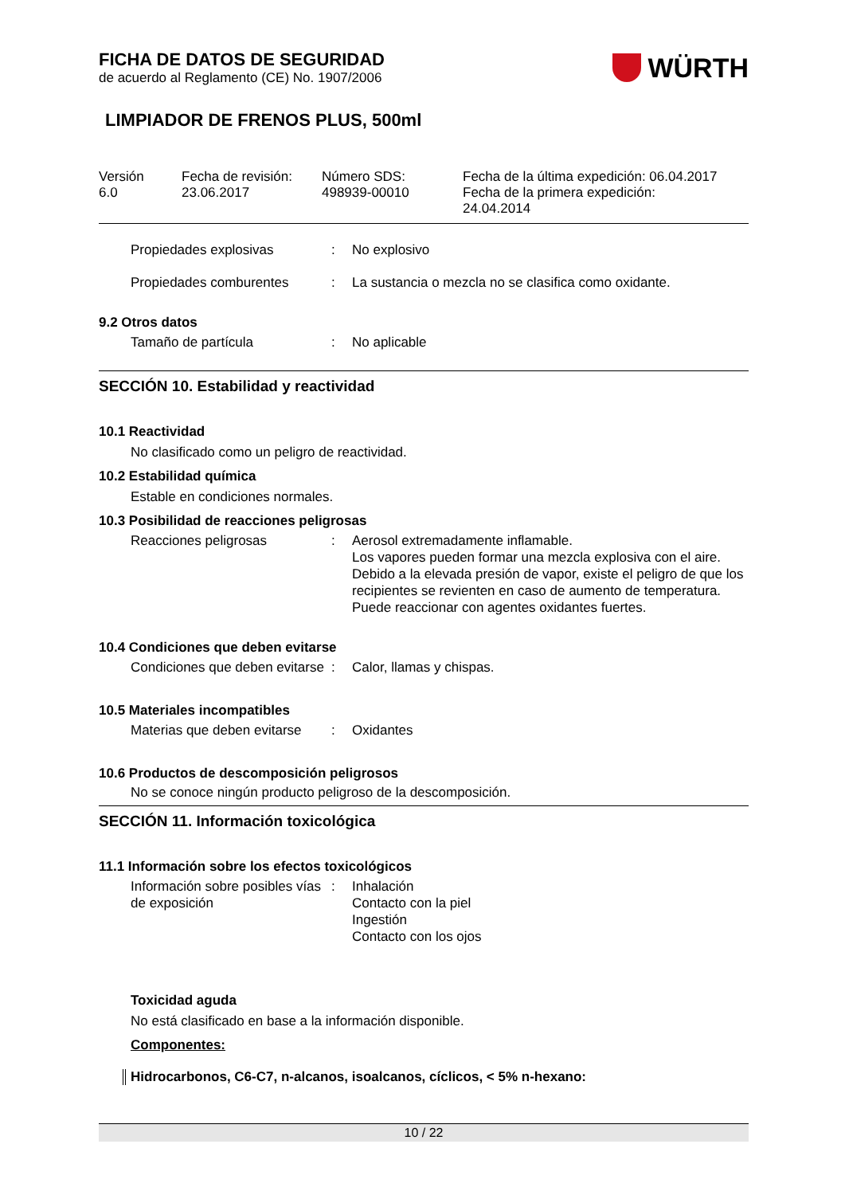FICHA DE DATOS DE SEGURIDAD
de acuerdo al Reglamento (CE) No. 1907/2006
WÜRTH
LIMPIADOR DE FRENOS PLUS, 500ml
Versión
6.0
Fecha de revisión:
23.06.2017
Número SDS:
498939-00010
Fecha de la última expedición: 06.04.2017
Fecha de la primera expedición:
24.04.2014
Propiedades explosivas : No explosivo
Propiedades comburentes : La sustancia o mezcla no se clasifica como oxidante.
9.2 Otros datos
Tamaño de partícula : No aplicable
SECCIÓN 10. Estabilidad y reactividad
10.1 Reactividad
No clasificado como un peligro de reactividad.
10.2 Estabilidad química
Estable en condiciones normales.
10.3 Posibilidad de reacciones peligrosas
Reacciones peligrosas : Aerosol extremadamente inflamable.
Los vapores pueden formar una mezcla explosiva con el aire.
Debido a la elevada presión de vapor, existe el peligro de que los recipientes se revienten en caso de aumento de temperatura.
Puede reaccionar con agentes oxidantes fuertes.
10.4 Condiciones que deben evitarse
Condiciones que deben evitarse
: Calor, llamas y chispas.
10.5 Materiales incompatibles
Materias que deben evitarse
: Oxidantes
10.6 Productos de descomposición peligrosos
No se conoce ningún producto peligroso de la descomposición.
SECCIÓN 11. Información toxicológica
11.1 Información sobre los efectos toxicológicos
Información sobre posibles vías de exposición
: Inhalación
Contacto con la piel
Ingestión
Contacto con los ojos
Toxicidad aguda
No está clasificado en base a la información disponible.
Componentes:
Hidrocarbonos, C6-C7, n-alcanos, isoalcanos, cíclicos, < 5% n-hexano:
10 / 22